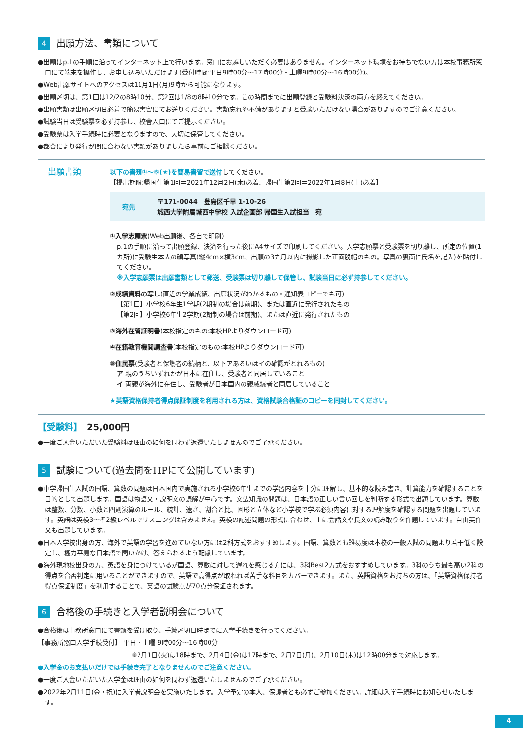4 出願方法、書類について
●出願はp.1の手順に沿ってインターネット上で行います。窓口にお越しいただく必要はありません。インターネット環境をお持ちでない方は本校事務所窓口にて端末を操作し、お申し込みいただけます(受付時間:平日9時00分〜17時00分・土曜9時00分〜16時00分)。
●Web出願サイトへのアクセスは11月1日(月)9時から可能になります。
●出願〆切は、第1回は12/2の8時10分、第2回は1/8の8時10分です。この時間までに出願登録と受験料決済の両方を終えてください。
●出願書類は出願〆切日必着で簡易書留にてお送りください。書類忘れや不備がありますと受験いただけない場合がありますのでご注意ください。
●試験当日は受験票を必ず持参し、校舎入口にてご提示ください。
●受験票は入学手続時に必要となりますので、大切に保管してください。
●都合により発行が間に合わない書類がありましたら事前にご相談ください。
出願書類
以下の書類①〜⑤(★)を簡易書留で送付してください。
【提出期限:帰国生第1回＝2021年12月2日(木)必着、帰国生第2回＝2022年1月8日(土)必着】
宛先 〒171-0044　豊島区千早 1-10-26
城西大学附属城西中学校 入試企画部 帰国生入試担当　宛
①入学志願票(Web出願後、各自で印刷)
p.1の手順に沿って出願登録、決済を行った後にA4サイズで印刷してください。入学志願票と受験票を切り離し、所定の位置(1カ所)に受験生本人の顔写真(縦4cm×横3cm、出願の3カ月以内に撮影した正面脱帽のもの。写真の裏面に氏名を記入)を貼付してください。
※入学志願票は出願書類として郵送、受験票は切り離して保管し、試験当日に必ず持参してください。
②成績資料の写し(直近の学業成績、出席状況がわかるもの・通知表コピーでも可)
【第1回】小学校6年生1学期(2期制の場合は前期)、または直近に発行されたもの
【第2回】小学校6年生2学期(2期制の場合は前期)、または直近に発行されたもの
③海外在留証明書(本校指定のもの:本校HPよりダウンロード可)
④在籍教育機関調査書(本校指定のもの:本校HPよりダウンロード可)
⑤住民票(受験者と保護者の続柄と、以下アあるいはイの確認がとれるもの)
ア 親のうちいずれかが日本に在住し、受験者と同居していること
イ 両親が海外に在住し、受験者が日本国内の親戚縁者と同居していること
★英語資格保持者得点保証制度を利用される方は、資格試験合格証のコピーを同封してください。
【受験料】　25,000円
●一度ご入金いただいた受験料は理由の如何を問わず返還いたしませんのでご了承ください。
5 試験について(過去問をHPにて公開しています)
●中学帰国生入試の国語、算数の問題は日本国内で実施される小学校6年生までの学習内容を十分に理解し、基本的な読み書き、計算能力を確認することを目的として出題します。国語は物語文・説明文の読解が中心です。文法知識の問題は、日本語の正しい言い回しを判断する形式で出題しています。算数は整数、分数、小数と四則演算のルール、統計、速さ、割合と比、図形と立体など小学校で学ぶ必須内容に対する理解度を確認する問題を出題しています。英語は英検3〜準2級レベルでリスニングは含みません。英検の記述問題の形式に合わせ、主に会話文や長文の読み取りを作題しています。自由英作文も出題しています。
●日本人学校出身の方、海外で英語の学習を進めていない方には2科方式をおすすめします。国語、算数とも難易度は本校の一般入試の問題より若干低く設定し、極力平易な日本語で問いかけ、答えられるよう配慮しています。
●海外現地校出身の方、英語を身につけているが国語、算数に対して遅れを感じる方には、3科Best2方式をおすすめしています。3科のうち最も高い2科の得点を合否判定に用いることができますので、英語で高得点が取れれば苦手な科目をカバーできます。また、英語資格をお持ちの方は、「英語資格保持者得点保証制度」を利用することで、英語の試験点が70点分保証されます。
6 合格後の手続きと入学者説明会について
●合格後は事務所窓口にて書類を受け取り、手続〆切日時までに入学手続きを行ってください。
【事務所窓口入学手続受付】 平日・土曜 9時00分〜16時00分
※2月1日(火)は18時まで、2月4日(金)は17時まで、2月7日(月)、2月10日(木)は12時00分まで対応します。
●入学金のお支払いだけでは手続き完了となりませんのでご注意ください。
●一度ご入金いただいた入学金は理由の如何を問わず返還いたしませんのでご了承ください。
●2022年2月11日(金・祝)に入学者説明会を実施いたします。入学予定の本人、保護者とも必ずご参加ください。詳細は入学手続時にお知らせいたします。
4